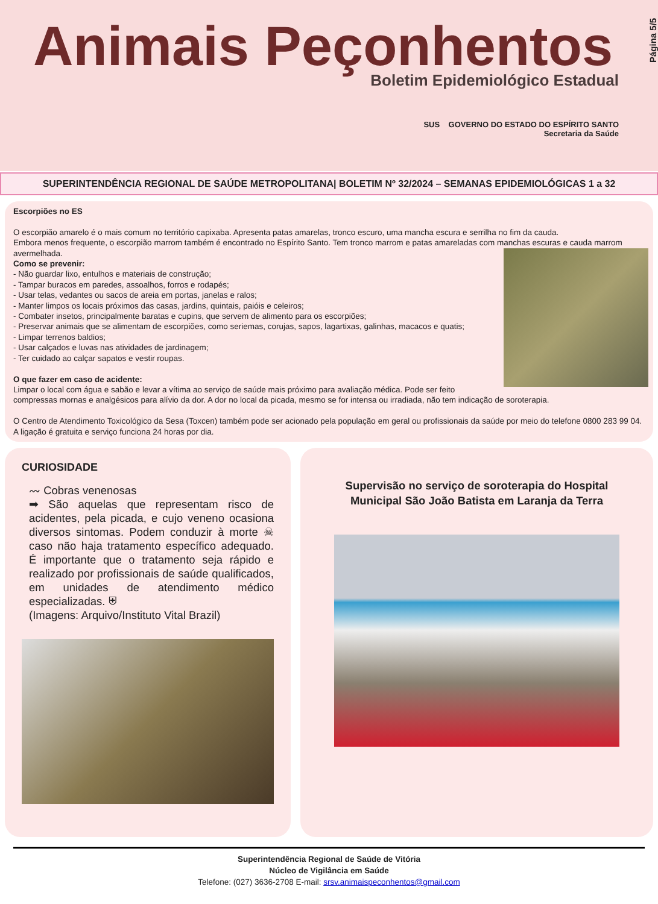Animais Peçonhentos
Boletim Epidemiológico Estadual
SUS GOVERNO DO ESTADO DO ESPÍRITO SANTO
Secretaria da Saúde
Página 5/5
SUPERINTENDÊNCIA REGIONAL DE SAÚDE METROPOLITANA| BOLETIM Nº 32/2024 – SEMANAS EPIDEMIOLÓGICAS 1 a 32
Escorpiões no ES
O escorpião amarelo é o mais comum no território capixaba. Apresenta patas amarelas, tronco escuro, uma mancha escura e serrilha no fim da cauda.
Embora menos frequente, o escorpião marrom também é encontrado no Espírito Santo. Tem tronco marrom e patas amareladas com manchas escuras e cauda marrom avermelhada.
Como se prevenir:
- Não guardar lixo, entulhos e materiais de construção;
- Tampar buracos em paredes, assoalhos, forros e rodapés;
- Usar telas, vedantes ou sacos de areia em portas, janelas e ralos;
- Manter limpos os locais próximos das casas, jardins, quintais, paióis e celeiros;
- Combater insetos, principalmente baratas e cupins, que servem de alimento para os escorpiões;
- Preservar animais que se alimentam de escorpiões, como seriemas, corujas, sapos, lagartixas, galinhas, macacos e quatis;
- Limpar terrenos baldios;
- Usar calçados e luvas nas atividades de jardinagem;
- Ter cuidado ao calçar sapatos e vestir roupas.
O que fazer em caso de acidente:
Limpar o local com água e sabão e levar a vítima ao serviço de saúde mais próximo para avaliação médica. Pode ser feito compressas mornas e analgésicos para alívio da dor. A dor no local da picada, mesmo se for intensa ou irradiada, não tem indicação de soroterapia.
O Centro de Atendimento Toxicológico da Sesa (Toxcen) também pode ser acionado pela população em geral ou profissionais da saúde por meio do telefone 0800 283 99 04. A ligação é gratuita e serviço funciona 24 horas por dia.
CURIOSIDADE
〰 Cobras venenosas
➡ São aquelas que representam risco de acidentes, pela picada, e cujo veneno ocasiona diversos sintomas. Podem conduzir à morte ☠ caso não haja tratamento específico adequado. É importante que o tratamento seja rápido e realizado por profissionais de saúde qualificados, em unidades de atendimento médico especializadas. ⛨
(Imagens: Arquivo/Instituto Vital Brazil)
Supervisão no serviço de soroterapia do Hospital Municipal São João Batista em Laranja da Terra
Superintendência Regional de Saúde de Vitória
Núcleo de Vigilância em Saúde
Telefone: (027) 3636-2708 E-mail: srsv.animaispeconhentos@gmail.com